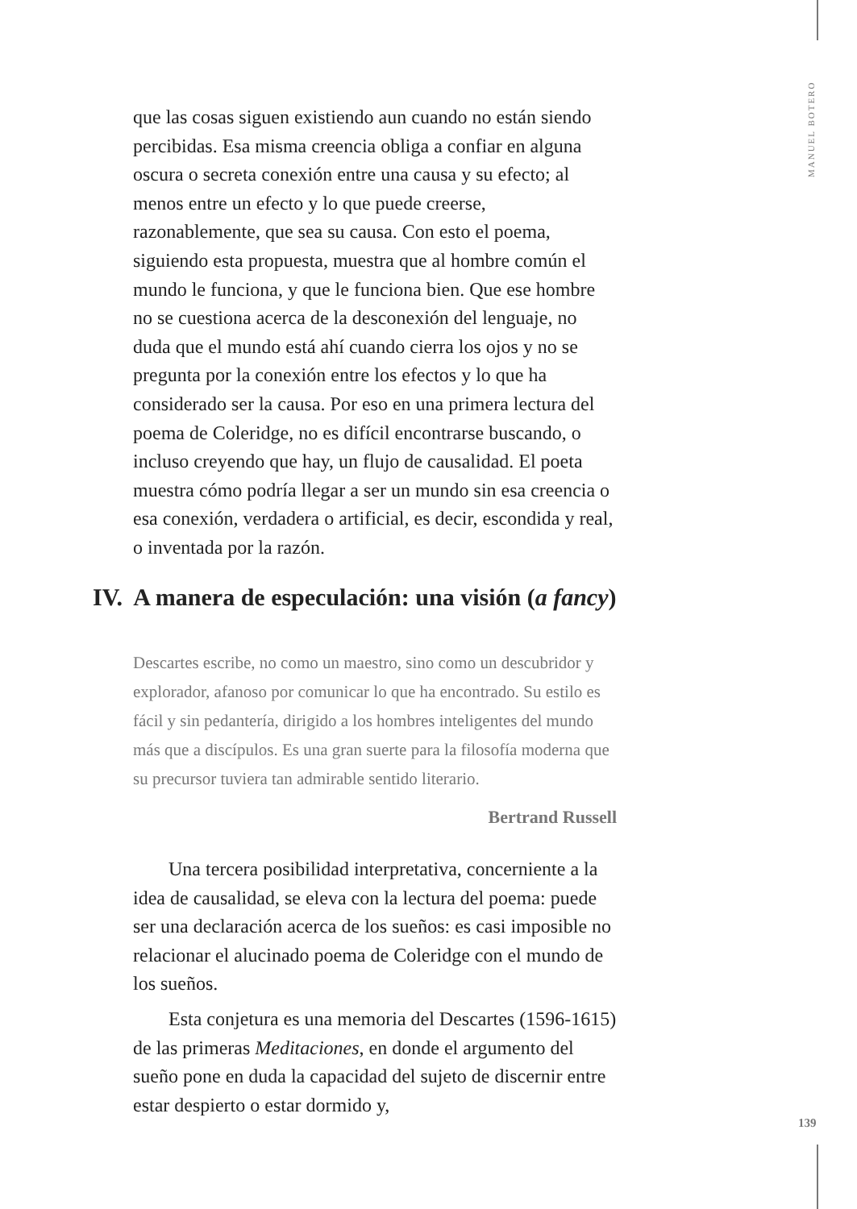MANUEL BOTERO
que las cosas siguen existiendo aun cuando no están siendo percibidas. Esa misma creencia obliga a confiar en alguna oscura o secreta conexión entre una causa y su efecto; al menos entre un efecto y lo que puede creerse, razonablemente, que sea su causa. Con esto el poema, siguiendo esta propuesta, muestra que al hombre común el mundo le funciona, y que le funciona bien. Que ese hombre no se cuestiona acerca de la desconexión del lenguaje, no duda que el mundo está ahí cuando cierra los ojos y no se pregunta por la conexión entre los efectos y lo que ha considerado ser la causa. Por eso en una primera lectura del poema de Coleridge, no es difícil encontrarse buscando, o incluso creyendo que hay, un flujo de causalidad. El poeta muestra cómo podría llegar a ser un mundo sin esa creencia o esa conexión, verdadera o artificial, es decir, escondida y real, o inventada por la razón.
IV. A manera de especulación: una visión (a fancy)
Descartes escribe, no como un maestro, sino como un descubridor y explorador, afanoso por comunicar lo que ha encontrado. Su estilo es fácil y sin pedantería, dirigido a los hombres inteligentes del mundo más que a discípulos. Es una gran suerte para la filosofía moderna que su precursor tuviera tan admirable sentido literario.
Bertrand Russell
Una tercera posibilidad interpretativa, concerniente a la idea de causalidad, se eleva con la lectura del poema: puede ser una declaración acerca de los sueños: es casi imposible no relacionar el alucinado poema de Coleridge con el mundo de los sueños.
Esta conjetura es una memoria del Descartes (1596-1615) de las primeras Meditaciones, en donde el argumento del sueño pone en duda la capacidad del sujeto de discernir entre estar despierto o estar dormido y,
139